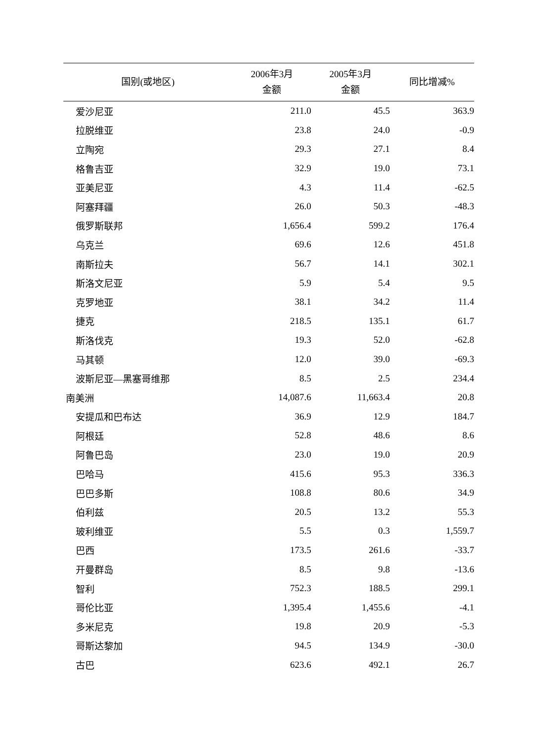| 国别(或地区) | 2006年3月 金额 | 2005年3月 金额 | 同比增减% |
| --- | --- | --- | --- |
| 爱沙尼亚 | 211.0 | 45.5 | 363.9 |
| 拉脱维亚 | 23.8 | 24.0 | -0.9 |
| 立陶宛 | 29.3 | 27.1 | 8.4 |
| 格鲁吉亚 | 32.9 | 19.0 | 73.1 |
| 亚美尼亚 | 4.3 | 11.4 | -62.5 |
| 阿塞拜疆 | 26.0 | 50.3 | -48.3 |
| 俄罗斯联邦 | 1,656.4 | 599.2 | 176.4 |
| 乌克兰 | 69.6 | 12.6 | 451.8 |
| 南斯拉夫 | 56.7 | 14.1 | 302.1 |
| 斯洛文尼亚 | 5.9 | 5.4 | 9.5 |
| 克罗地亚 | 38.1 | 34.2 | 11.4 |
| 捷克 | 218.5 | 135.1 | 61.7 |
| 斯洛伐克 | 19.3 | 52.0 | -62.8 |
| 马其顿 | 12.0 | 39.0 | -69.3 |
| 波斯尼亚—黑塞哥维那 | 8.5 | 2.5 | 234.4 |
| 南美洲 | 14,087.6 | 11,663.4 | 20.8 |
| 安提瓜和巴布达 | 36.9 | 12.9 | 184.7 |
| 阿根廷 | 52.8 | 48.6 | 8.6 |
| 阿鲁巴岛 | 23.0 | 19.0 | 20.9 |
| 巴哈马 | 415.6 | 95.3 | 336.3 |
| 巴巴多斯 | 108.8 | 80.6 | 34.9 |
| 伯利兹 | 20.5 | 13.2 | 55.3 |
| 玻利维亚 | 5.5 | 0.3 | 1,559.7 |
| 巴西 | 173.5 | 261.6 | -33.7 |
| 开曼群岛 | 8.5 | 9.8 | -13.6 |
| 智利 | 752.3 | 188.5 | 299.1 |
| 哥伦比亚 | 1,395.4 | 1,455.6 | -4.1 |
| 多米尼克 | 19.8 | 20.9 | -5.3 |
| 哥斯达黎加 | 94.5 | 134.9 | -30.0 |
| 古巴 | 623.6 | 492.1 | 26.7 |